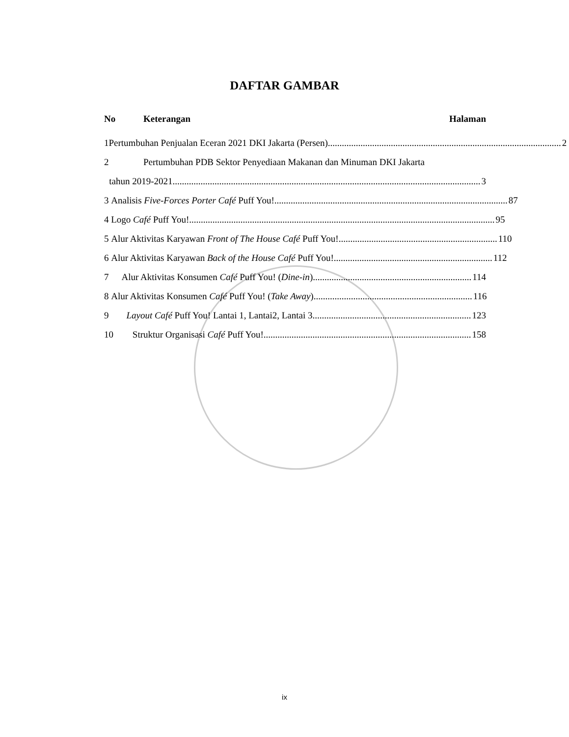DAFTAR GAMBAR
No Keterangan Halaman
1
Pertumbuhan Penjualan Eceran 2021 DKI Jakarta (Persen).................................................................................................... 2
2
Pertumbuhan PDB Sektor Penyediaan Makanan dan Minuman DKI Jakarta
tahun 2019-2021 .................................................................................................................................... 3
3
Analisis Five-Forces Porter Café Puff You!.................................................................................................... 87
4
Logo Café Puff You!................................................................................................................................... 95
5
Alur Aktivitas Karyawan Front of The House Café Puff You! .................................................................... 110
6
Alur Aktivitas Karyawan Back of the House Café Puff You! .................................................................... 112
7
Alur Aktivitas Konsumen Café Puff You! (Dine-in).................................................................... 114
8
Alur Aktivitas Konsumen Café Puff You! (Take Away) .................................................................... 116
9
Layout Café Puff You! Lantai 1, Lantai2, Lantai 3 .................................................................... 123
10
Struktur Organisasi Café Puff You!......................................................................................... 158
ix